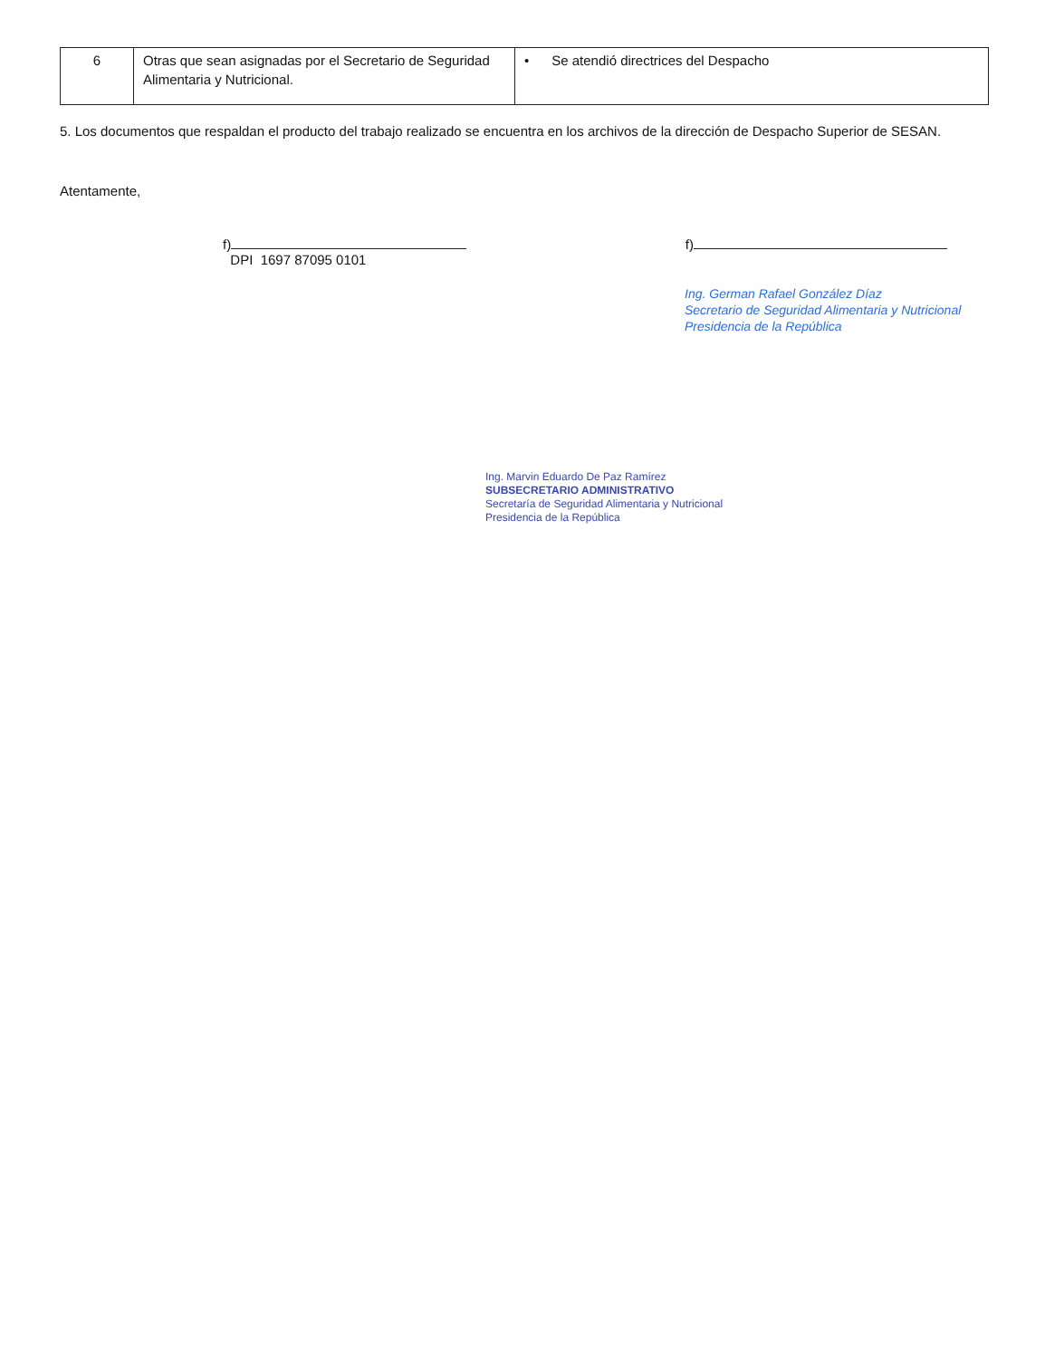| 6 | Otras que sean asignadas por el Secretario de Seguridad Alimentaria y Nutricional. | • Se atendió directrices del Despacho |
5. Los documentos que respaldan el producto del trabajo realizado se encuentra en los archivos de la dirección de Despacho Superior de SESAN.
Atentamente,
f)
DPI 1697 87095 0101
f)
Ing. German Rafael González Díaz
Secretario de Seguridad Alimentaria y Nutricional
Presidencia de la República
Ing. Marvin Eduardo De Paz Ramírez
SUBSECRETARIO ADMINISTRATIVO
Secretaría de Seguridad Alimentaria y Nutricional
Presidencia de la República